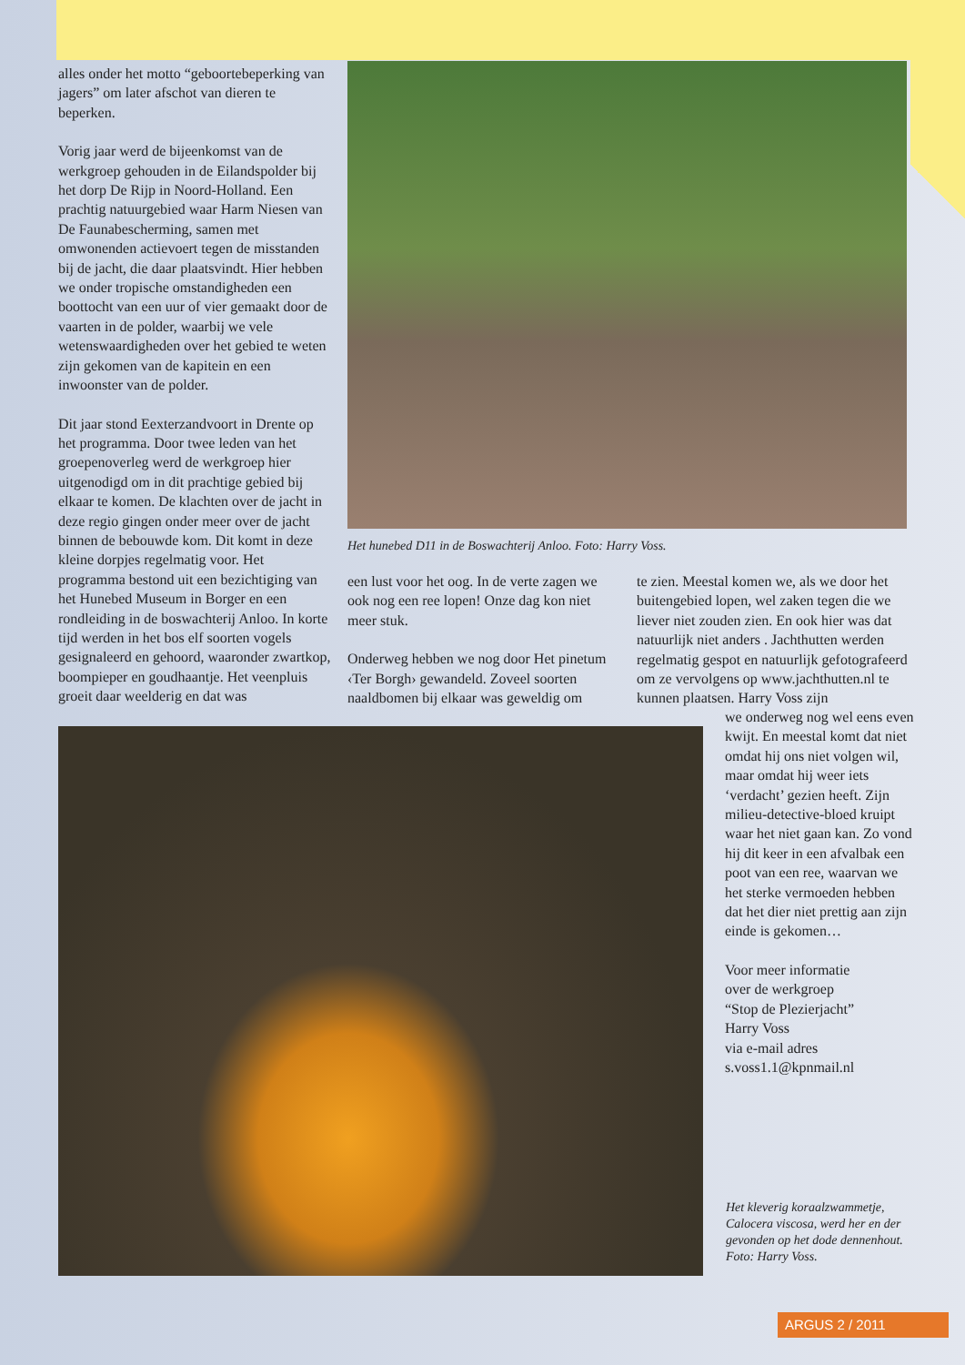alles onder het motto “geboortebeperking van jagers” om later afschot van dieren te beperken.
Vorig jaar werd de bijeenkomst van de werkgroep gehouden in de Eilandspolder bij het dorp De Rijp in Noord-Holland. Een prachtig natuurgebied waar Harm Niesen van De Faunabescherming, samen met omwonenden actievoert tegen de misstanden bij de jacht, die daar plaatsvindt. Hier hebben we onder tropische omstandigheden een boottocht van een uur of vier gemaakt door de vaarten in de polder, waarbij we vele wetenswaardigheden over het gebied te weten zijn gekomen van de kapitein en een inwoonster van de polder.
Dit jaar stond Eexterzandvoort in Drente op het programma. Door twee leden van het groepenoverleg werd de werkgroep hier uitgenodigd om in dit prachtige gebied bij elkaar te komen. De klachten over de jacht in deze regio gingen onder meer over de jacht binnen de bebouwde kom. Dit komt in deze kleine dorpjes regelmatig voor. Het programma bestond uit een bezichtiging van het Hunebed Museum in Borger en een rondleiding in de boswachterij Anloo. In korte tijd werden in het bos elf soorten vogels gesignaleerd en gehoord, waaronder zwartkop, boompieper en goudhaantje. Het veenpluis groeit daar weelderig en dat was
Het hunebed D11 in de Boswachterij Anloo. Foto: Harry Voss.
een lust voor het oog. In de verte zagen we ook nog een ree lopen! Onze dag kon niet meer stuk.
Onderweg hebben we nog door Het pinetum ‹Ter Borgh› gewandeld. Zoveel soorten naaldbomen bij elkaar was geweldig om
te zien. Meestal komen we, als we door het buitengebied lopen, wel zaken tegen die we liever niet zouden zien. En ook hier was dat natuurlijk niet anders . Jachthutten werden regelmatig gespot en natuurlijk gefotografeerd om ze vervolgens op www.jachthutten.nl te kunnen plaatsen. Harry Voss zijn
we onderweg nog wel eens even kwijt. En meestal komt dat niet omdat hij ons niet volgen wil, maar omdat hij weer iets ‘verdacht’ gezien heeft. Zijn milieu-detective-bloed kruipt waar het niet gaan kan. Zo vond hij dit keer in een afvalbak een poot van een ree, waarvan we het sterke vermoeden hebben dat het dier niet prettig aan zijn einde is gekomen…
Voor meer informatie
over de werkgroep
“Stop de Plezierjacht”
Harry Voss
via e-mail adres
s.voss1.1@kpnmail.nl
Het kleverig koraalzwammetje, Calocera viscosa, werd her en der gevonden op het dode dennenhout. Foto: Harry Voss.
ARGUS 2 / 2011